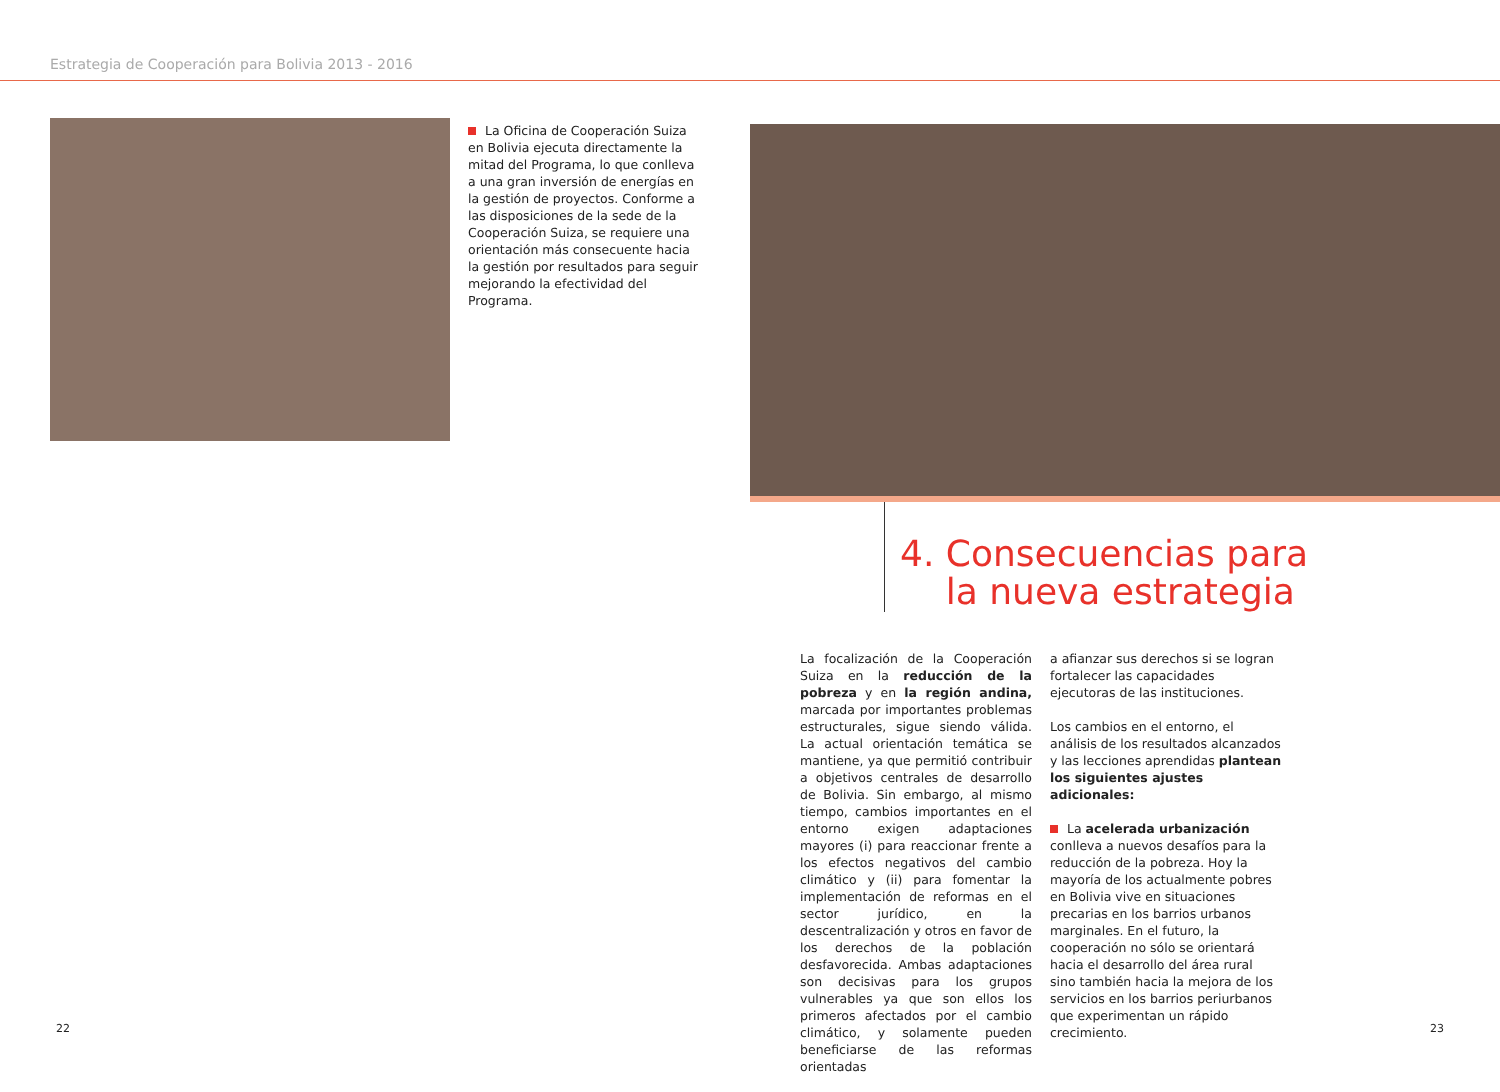Estrategia de Cooperación para Bolivia 2013 - 2016
La Oficina de Cooperación Suiza en Bolivia ejecuta directamente la mitad del Programa, lo que conlleva a una gran inversión de energías en la gestión de proyectos. Conforme a las disposiciones de la sede de la Cooperación Suiza, se requiere una orientación más consecuente hacia la gestión por resultados para seguir mejorando la efectividad del Programa.
22
4. Consecuencias para
la nueva estrategia
La focalización de la Cooperación Suiza en la reducción de la pobreza y en la región andina, marcada por importantes problemas estructurales, sigue siendo válida. La actual orientación temática se mantiene, ya que permitió contribuir a objetivos centrales de desarrollo de Bolivia. Sin embargo, al mismo tiempo, cambios importantes en el entorno exigen adaptaciones mayores (i) para reaccionar frente a los efectos negativos del cambio climático y (ii) para fomentar la implementación de reformas en el sector jurídico, en la descentralización y otros en favor de los derechos de la población desfavorecida. Ambas adaptaciones son decisivas para los grupos vulnerables ya que son ellos los primeros afectados por el cambio climático, y solamente pueden beneficiarse de las reformas orientadas
a afianzar sus derechos si se logran fortalecer las capacidades ejecutoras de las instituciones.
Los cambios en el entorno, el análisis de los resultados alcanzados y las lecciones aprendidas plantean los siguientes ajustes adicionales:
La acelerada urbanización conlleva a nuevos desafíos para la reducción de la pobreza. Hoy la mayoría de los actualmente pobres en Bolivia vive en situaciones precarias en los barrios urbanos marginales. En el futuro, la cooperación no sólo se orientará hacia el desarrollo del área rural sino también hacia la mejora de los servicios en los barrios periurbanos que experimentan un rápido crecimiento.
23